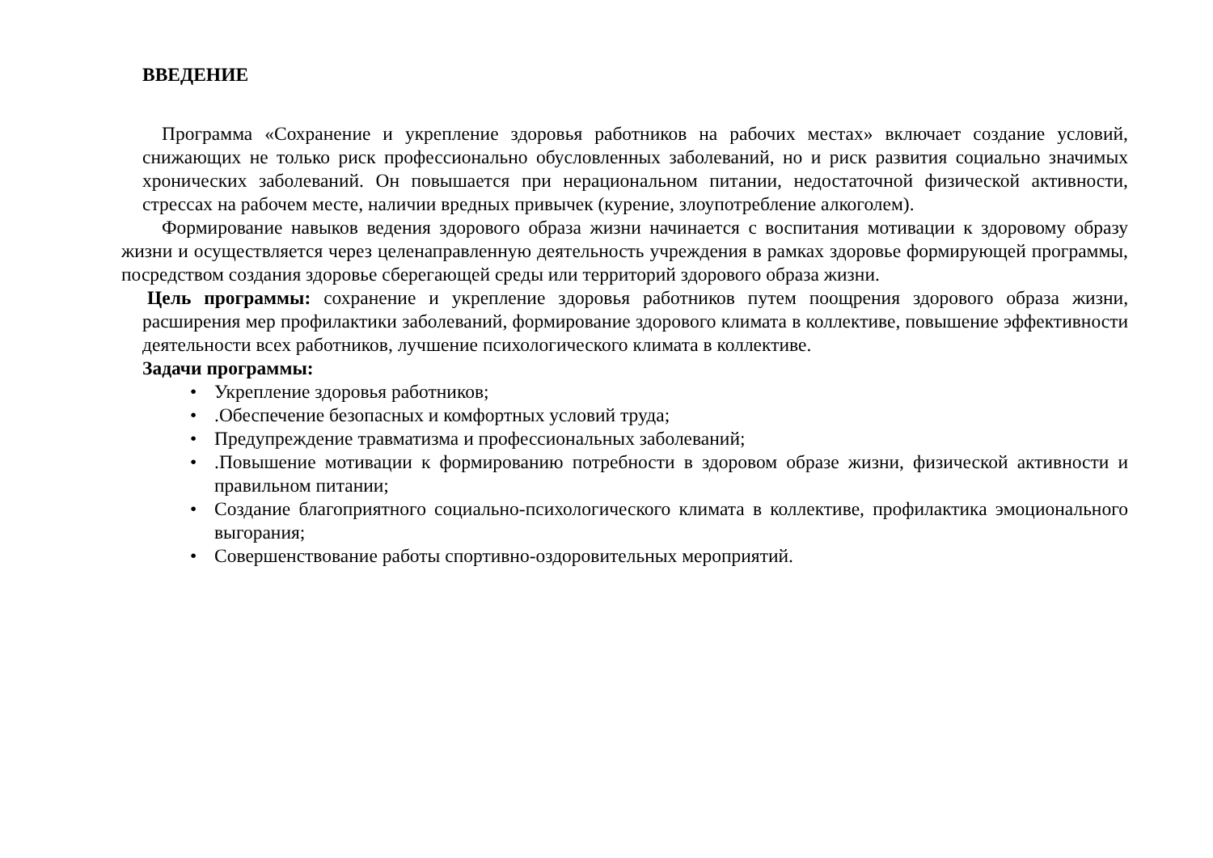ВВЕДЕНИЕ
Программа «Сохранение и укрепление здоровья работников на рабочих местах» включает создание условий, снижающих не только риск профессионально обусловленных заболеваний, но и риск развития социально значимых хронических заболеваний. Он повышается при нерациональном питании, недостаточной физической активности, стрессах на рабочем месте, наличии вредных привычек (курение, злоупотребление алкоголем).
Формирование навыков ведения здорового образа жизни начинается с воспитания мотивации к здоровому образу жизни и осуществляется через целенаправленную деятельность учреждения в рамках здоровье формирующей программы, посредством создания здоровье сберегающей среды или территорий здорового образа жизни.
Цель программы: сохранение и укрепление здоровья работников путем поощрения здорового образа жизни, расширения мер профилактики заболеваний, формирование здорового климата в коллективе, повышение эффективности деятельности всех работников, лучшение психологического климата в коллективе.
Задачи программы:
• Укрепление здоровья работников;
•.Обеспечение безопасных и комфортных условий труда;
• Предупреждение травматизма и профессиональных заболеваний;
•.Повышение мотивации к формированию потребности в здоровом образе жизни, физической активности и правильном питании;
• Создание благоприятного социально-психологического климата в коллективе, профилактика эмоционального выгорания;
• Совершенствование работы спортивно-оздоровительных мероприятий.